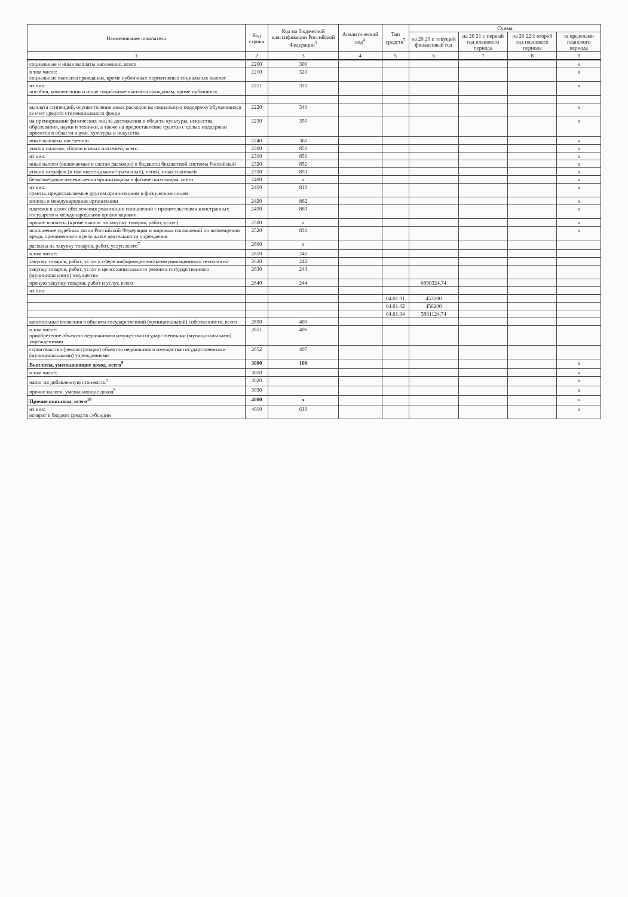| Наименование показателя | Код строки | Код по бюджетной классификации Российской Федерации<sup>3</sup> | Аналитический код<sup>4</sup> | Тип средств<sup>5</sup> | Сумма | | | |
| --- | --- | --- | --- | --- | --- | --- | --- | --- |
| | | | | | на 20 20 г. текущий финансовый год | на 20 21 г. первый год планового периода | на 20 22 г. второй год планового периода | за пределами планового периода |
| 1 | 2 | 3 | 4 | 5 | 6 | 7 | 8 | 9 |
| социальные и иные выплаты населению, всего | 2200 | 300 | | | | | | x |
| в том числе: социальные выплаты гражданам, кроме публичных нормативных социальных выплат | 2210 | 320 | | | | | | x |
| из них: пособия, компенсации и иные социальные выплаты гражданам, кроме публичных | 2211 | 321 | | | | | | x |
| выплата стипендий, осуществление иных расходов на социальную поддержку обучающихся за счет средств стипендиального фонда | 2220 | 340 | | | | | | x |
| на премирование физических лиц за достижения в области культуры, искусства, образования, науки и техники, а также на предоставление грантов с целью поддержки проектов в области науки, культуры и искусства | 2230 | 350 | | | | | | x |
| иные выплаты населению | 2240 | 360 | | | | | | x |
| уплата налогов, сборов и иных платежей, всего | 2300 | 850 | | | | | | x |
| из них: | 2310 | 851 | | | | | | x |
| иные налоги (включаемые в состав расходов) в бюджеты бюджетной системы Российской | 2320 | 852 | | | | | | x |
| уплата штрафов (в том числе административных), пеней, иных платежей | 2330 | 853 | | | | | | x |
| безвозмездные перечисления организациям и физическим лицам, всего | 2400 | x | | | | | | x |
| из них: гранты, предоставляемые другим организациям и физическим лицам | 2410 | 810 | | | | | | x |
| взносы в международные организации | 2420 | 862 | | | | | | x |
| платежи в целях обеспечения реализации соглашений с правительствами иностранных государств и международными организациями | 2430 | 863 | | | | | | x |
| прочие выплаты (кроме выплат на закупку товаров, работ, услуг) | 2500 | x | | | | | | x |
| исполнение судебных актов Российской Федерации и мировых соглашений по возмещению вреда, причиненного в результате деятельности учреждения | 2520 | 831 | | | | | | x |
| расходы на закупку товаров, работ, услуг, всего<sup>7</sup> | 2600 | x | | | | | | |
| в том числе: | 2610 | 241 | | | | | | |
| закупку товаров, работ, услуг в сфере информационно-коммуникационных технологий | 2620 | 242 | | | | | | |
| закупку товаров, работ, услуг в целях капитального ремонта государственного (муниципального) имущества | 2630 | 243 | | | | | | |
| прочую закупку товаров, работ и услуг, всего | 2640 | 244 | | | 6890324,74 | | | |
| из них: | | | | | | | | |
| | | | | 04.01.01 | 453000 | | | |
| | | | | 04.01.02 | 456200 | | | |
| | | | | 04.01.04 | 5981124,74 | | | |
| капитальные вложения в объекты государственной (муниципальной) собственности, всего | 2650 | 400 | | | | | | |
| в том числе: приобретение объектов недвижимого имущества государственными (муниципальными) учреждениями | 2651 | 406 | | | | | | |
| строительство (реконструкция) объектов недвижимого имущества государственными (муниципальными) учреждениями | 2652 | 407 | | | | | | |
| Выплаты, уменьшающие доход, всего<sup>9</sup> | 3000 | 100 | | | | | | x |
| в том числе: | 3010 | | | | | | | x |
| налог на добавленную стоимость<sup>9</sup> | 3020 | | | | | | | x |
| прочие налоги, уменьшающие доход<sup>9</sup> | 3030 | | | | | | | x |
| Прочие выплаты, всего<sup>10</sup> | 4000 | x | | | | | | x |
| из них: возврат в бюджет средств субсидии | 4010 | 610 | | | | | | x |